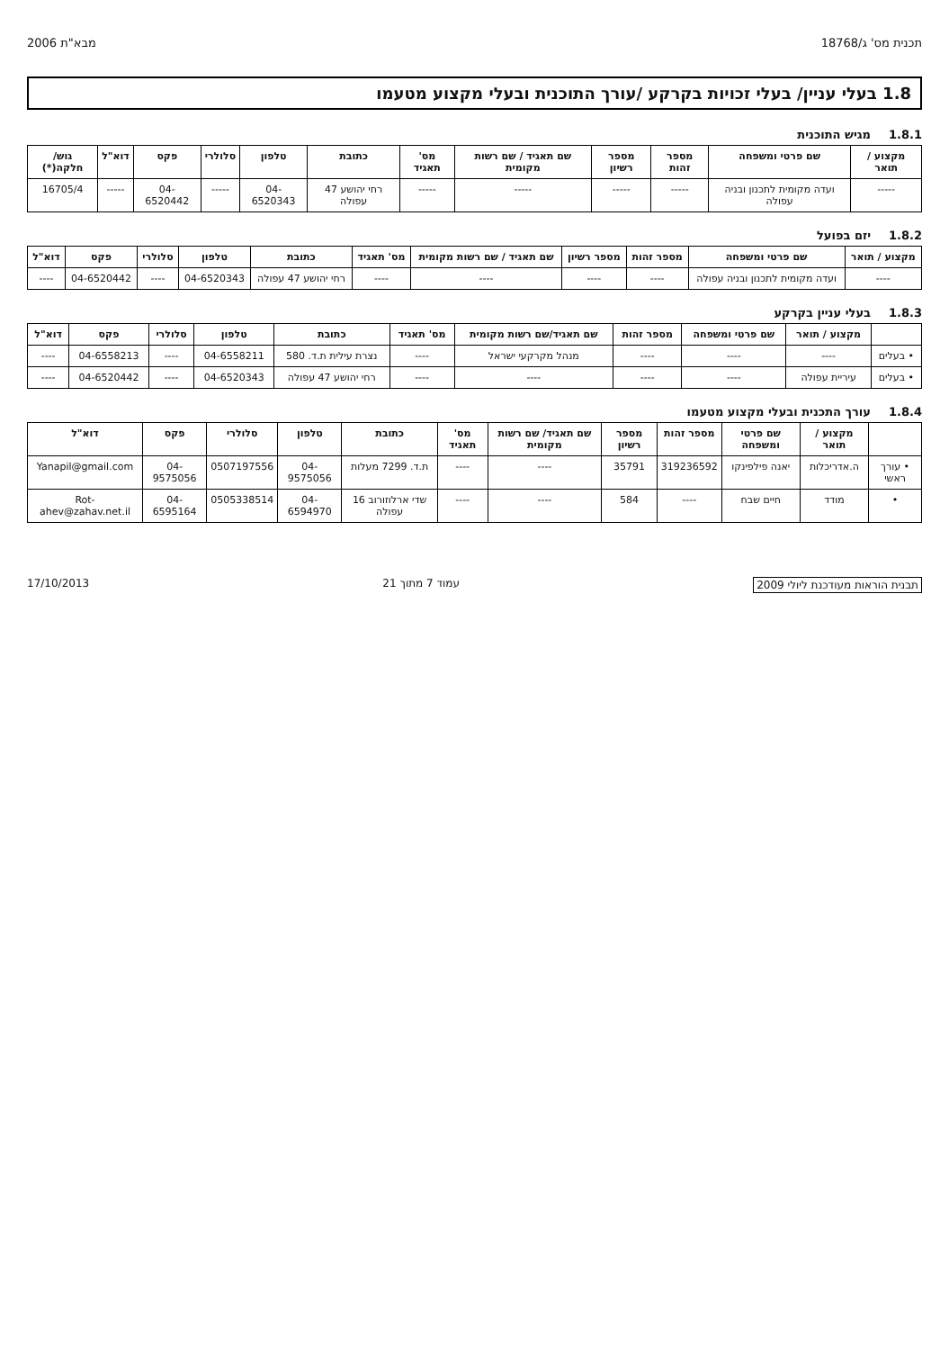תכנית מס' ג/18768 מבא"ת 2006
1.8 בעלי עניין/ בעלי זכויות בקרקע /עורך התוכנית ובעלי מקצוע מטעמו
1.8.1 מגיש התוכנית
| מקצוע / תואר | שם פרטי ומשפחה | מספר זהות | מספר רשיון | שם תאגיד / שם רשות מקומית | מס' תאגיד | כתובת | טלפון | סלולרי | פקס | דוא"ל | גוש/ חלקה(*) |
| --- | --- | --- | --- | --- | --- | --- | --- | --- | --- | --- | --- |
| ----- | ועדה מקומית לתכנון ובניה עפולה | ----- | ----- | ----- | ----- | רחי יהושע 47 עפולה | 04-6520343 | ----- | 04-6520442 | ----- | 16705/4 |
1.8.2 יזם בפועל
| מקצוע / תואר | שם פרטי ומשפחה | מספר זהות | מספר רשיון | שם תאגיד / שם רשות מקומית | מס' תאגיד | כתובת | טלפון | סלולרי | פקס | דוא"ל |
| --- | --- | --- | --- | --- | --- | --- | --- | --- | --- | --- |
| ---- | ועדה מקומית לתכנון ובניה עפולה | ---- | ---- | ---- | ---- | רחי יהושע 47 עפולה | 04-6520343 | ---- | 04-6520442 | ---- |
1.8.3 בעלי עניין בקרקע
| | מקצוע / תואר | שם פרטי ומשפחה | מספר זהות | שם תאגיד/שם רשות מקומית | מס' תאגיד | כתובת | טלפון | סלולרי | פקס | דוא"ל |
| --- | --- | --- | --- | --- | --- | --- | --- | --- | --- | --- |
| • בעלים | ---- | ---- | ---- | מנהל מקרקעי ישראל | ---- | נצרת עילית ת.ד. 580 | 04-6558211 | ---- | 04-6558213 | ---- |
| • בעלים | עיריית עפולה | ---- | ---- | ---- | ---- | רחי יהושע 47 עפולה | 04-6520343 | ---- | 04-6520442 | ---- |
1.8.4 עורך התכנית ובעלי מקצוע מטעמו
| | מקצוע / תואר | שם פרטי ומשפחה | מספר זהות | מספר רשיון | שם תאגיד/ שם רשות מקומית | מס' תאגיד | כתובת | טלפון | סלולרי | פקס | דוא"ל |
| --- | --- | --- | --- | --- | --- | --- | --- | --- | --- | --- | --- |
| • עורך ראשי | ה.אדריכלות | יאנה פילפינקו | 319236592 | 35791 | ---- | ---- | ת.ד. 7299 מעלות | 04-9575056 | 0507197556 | 04-9575056 | Yanapil@gmail.com |
| • | מודד | חיים שבח | ---- | 584 | ---- | ---- | שדי ארלוזורוב 16 עפולה | 04-6594970 | 0505338514 | 04-6595164 | Rot-ahev@zahav.net.il |
תבנית הוראות מעודכנת ליולי 2009 עמוד 7 מתוך 21 17/10/2013